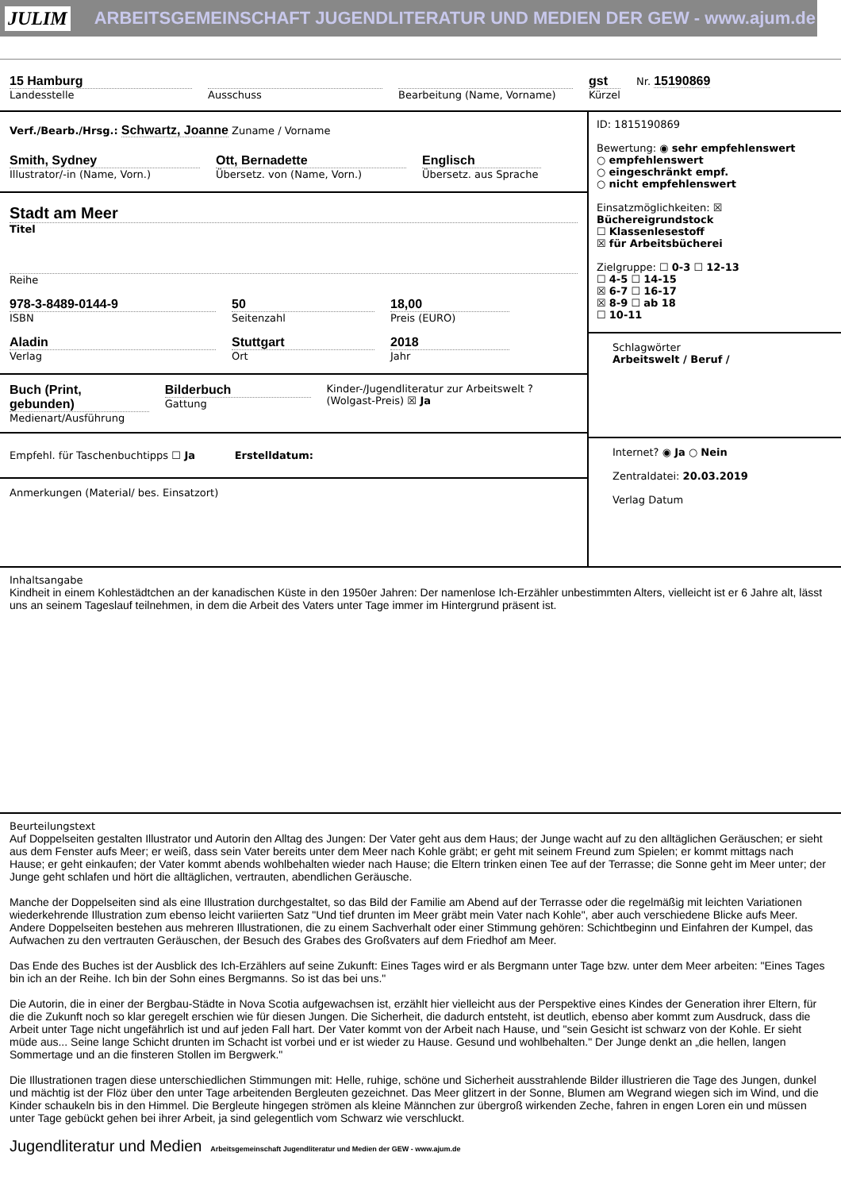JULIM ARBEITSGEMEINSCHAFT JUGENDLITERATUR UND MEDIEN DER GEW - www.ajum.de
15 Hamburg
Landesstelle
Ausschuss Bearbeitung (Name, Vorname)
gst
Kürzel
Nr. 15190869
Verf./Bearb./Hrsg.: Schwartz, Joanne Zuname / Vorname
Smith, Sydney
Illustrator/-in (Name, Vorn.)
Ott, Bernadette
Übersetz. von (Name, Vorn.)
Englisch
Übersetz. aus Sprache
Stadt am Meer
Titel
Reihe
978-3-8489-0144-9
ISBN
50
Seitenzahl
18,00
Preis (EURO)
Aladin
Verlag
Stuttgart
Ort
2018
Jahr
Buch (Print, gebunden)
Medienart/Ausführung
Bilderbuch
Gattung
Kinder-/Jugendliteratur zur Arbeitswelt ? (Wolgast-Preis) ☒ Ja
Empfehl. für Taschenbuchtipps ☐ Ja Erstelldatum:
Anmerkungen (Material/ bes. Einsatzort)
ID: 1815190869
Bewertung: ◉ sehr empfehlenswert
○ empfehlenswert
○ eingeschränkt empf.
○ nicht empfehlenswert
Einsatzmöglichkeiten: ☒ Büchereigrundstock
☐ Klassenlesestoff
☒ für Arbeitsbücherei
Zielgruppe: ☐ 0-3 ☐ 12-13
☐ 4-5 ☐ 14-15
☒ 6-7 ☐ 16-17
☒ 8-9 ☐ ab 18
☐ 10-11
Schlagwörter
Arbeitswelt / Beruf /
Internet? ◉ Ja ○ Nein
Zentraldatei: 20.03.2019
Verlag Datum
Inhaltsangabe
Kindheit in einem Kohlestädtchen an der kanadischen Küste in den 1950er Jahren: Der namenlose Ich-Erzähler unbestimmten Alters, vielleicht ist er 6 Jahre alt, lässt uns an seinem Tageslauf teilnehmen, in dem die Arbeit des Vaters unter Tage immer im Hintergrund präsent ist.
Beurteilungstext
Auf Doppelseiten gestalten Illustrator und Autorin den Alltag des Jungen: Der Vater geht aus dem Haus; der Junge wacht auf zu den alltäglichen Geräuschen; er sieht aus dem Fenster aufs Meer; er weiß, dass sein Vater bereits unter dem Meer nach Kohle gräbt; er geht mit seinem Freund zum Spielen; er kommt mittags nach Hause; er geht einkaufen; der Vater kommt abends wohlbehalten wieder nach Hause; die Eltern trinken einen Tee auf der Terrasse; die Sonne geht im Meer unter; der Junge geht schlafen und hört die alltäglichen, vertrauten, abendlichen Geräusche.
Manche der Doppelseiten sind als eine Illustration durchgestaltet, so das Bild der Familie am Abend auf der Terrasse oder die regelmäßig mit leichten Variationen wiederkehrende Illustration zum ebenso leicht variierten Satz "Und tief drunten im Meer gräbt mein Vater nach Kohle", aber auch verschiedene Blicke aufs Meer. Andere Doppelseiten bestehen aus mehreren Illustrationen, die zu einem Sachverhalt oder einer Stimmung gehören: Schichtbeginn und Einfahren der Kumpel, das Aufwachen zu den vertrauten Geräuschen, der Besuch des Grabes des Großvaters auf dem Friedhof am Meer.
Das Ende des Buches ist der Ausblick des Ich-Erzählers auf seine Zukunft: Eines Tages wird er als Bergmann unter Tage bzw. unter dem Meer arbeiten: "Eines Tages bin ich an der Reihe. Ich bin der Sohn eines Bergmanns. So ist das bei uns."
Die Autorin, die in einer der Bergbau-Städte in Nova Scotia aufgewachsen ist, erzählt hier vielleicht aus der Perspektive eines Kindes der Generation ihrer Eltern, für die die Zukunft noch so klar geregelt erschien wie für diesen Jungen. Die Sicherheit, die dadurch entsteht, ist deutlich, ebenso aber kommt zum Ausdruck, dass die Arbeit unter Tage nicht ungefährlich ist und auf jeden Fall hart. Der Vater kommt von der Arbeit nach Hause, und "sein Gesicht ist schwarz von der Kohle. Er sieht müde aus... Seine lange Schicht drunten im Schacht ist vorbei und er ist wieder zu Hause. Gesund und wohlbehalten." Der Junge denkt an „die hellen, langen Sommertage und an die finsteren Stollen im Bergwerk."
Die Illustrationen tragen diese unterschiedlichen Stimmungen mit: Helle, ruhige, schöne und Sicherheit ausstrahlende Bilder illustrieren die Tage des Jungen, dunkel und mächtig ist der Flöz über den unter Tage arbeitenden Bergleuten gezeichnet. Das Meer glitzert in der Sonne, Blumen am Wegrand wiegen sich im Wind, und die Kinder schaukeln bis in den Himmel. Die Bergleute hingegen strömen als kleine Männchen zur übergroß wirkenden Zeche, fahren in engen Loren ein und müssen unter Tage gebückt gehen bei ihrer Arbeit, ja sind gelegentlich vom Schwarz wie verschluckt.
Jugendliteratur und Medien Arbeitsgemeinschaft Jugendliteratur und Medien der GEW - www.ajum.de